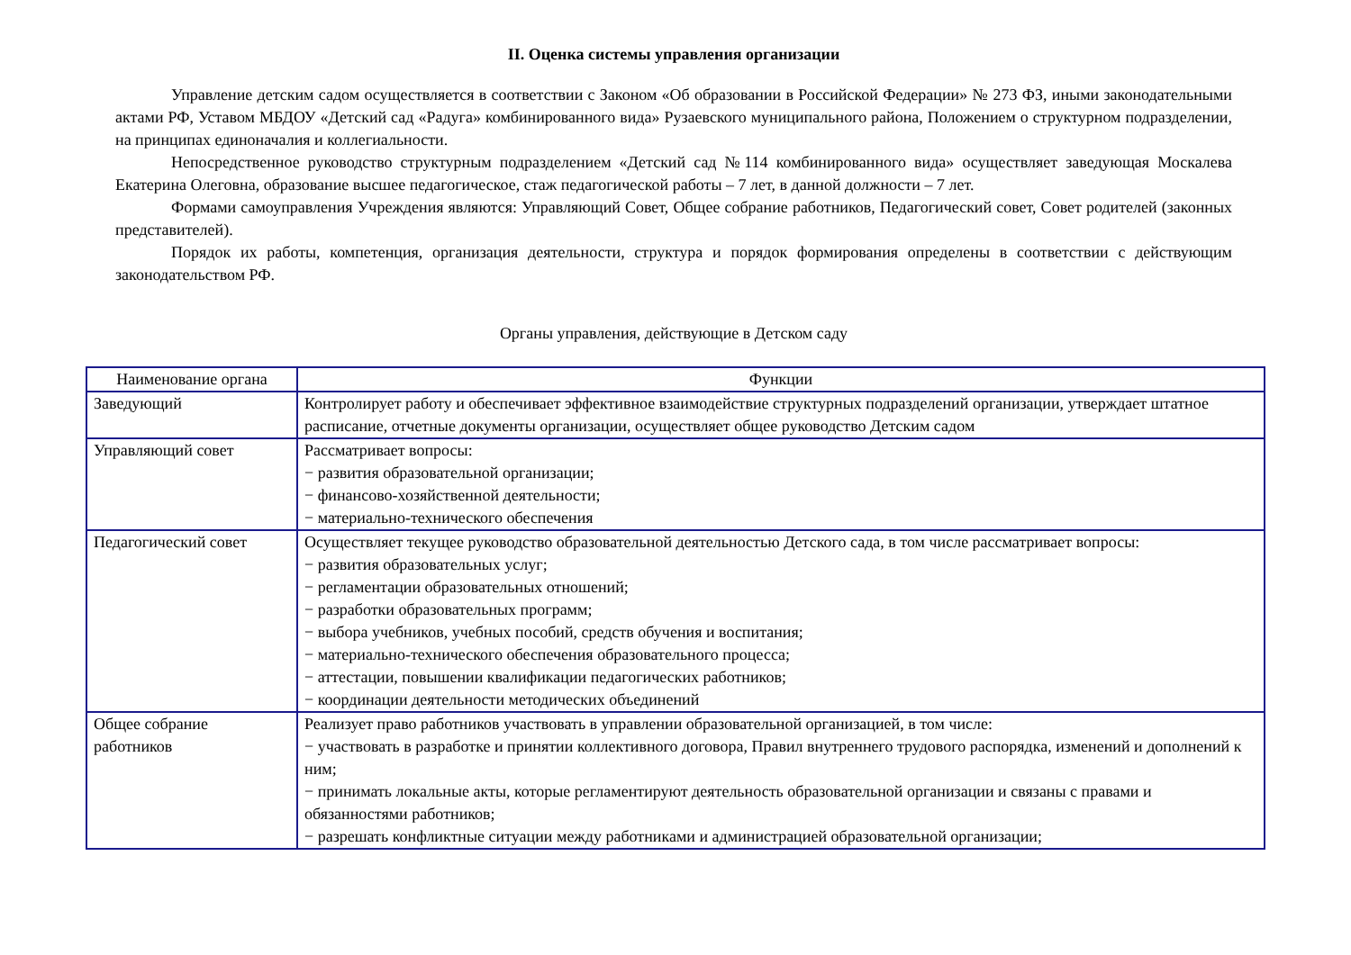II. Оценка системы управления организации
Управление детским садом осуществляется в соответствии с Законом «Об образовании в Российской Федерации» № 273 ФЗ, иными законодательными актами РФ, Уставом МБДОУ «Детский сад «Радуга» комбинированного вида» Рузаевского муниципального района, Положением о структурном подразделении, на принципах единоначалия и коллегиальности.
Непосредственное руководство структурным подразделением «Детский сад №114 комбинированного вида» осуществляет заведующая Москалева Екатерина Олеговна, образование высшее педагогическое, стаж педагогической работы – 7 лет, в данной должности – 7 лет.
Формами самоуправления Учреждения являются: Управляющий Совет, Общее собрание работников, Педагогический совет, Совет родителей (законных представителей).
Порядок их работы, компетенция, организация деятельности, структура и порядок формирования определены в соответствии с действующим законодательством РФ.
Органы управления, действующие в Детском саду
| Наименование органа | Функции |
| --- | --- |
| Заведующий | Контролирует работу и обеспечивает эффективное взаимодействие структурных подразделений организации, утверждает штатное расписание, отчетные документы организации, осуществляет общее руководство Детским садом |
| Управляющий совет | Рассматривает вопросы: − развития образовательной организации; − финансово-хозяйственной деятельности; − материально-технического обеспечения |
| Педагогический совет | Осуществляет текущее руководство образовательной деятельностью Детского сада, в том числе рассматривает вопросы: − развития образовательных услуг; − регламентации образовательных отношений; − разработки образовательных программ; − выбора учебников, учебных пособий, средств обучения и воспитания; − материально-технического обеспечения образовательного процесса; − аттестации, повышении квалификации педагогических работников; − координации деятельности методических объединений |
| Общее собрание работников | Реализует право работников участвовать в управлении образовательной организацией, в том числе: − участвовать в разработке и принятии коллективного договора, Правил внутреннего трудового распорядка, изменений и дополнений к ним; − принимать локальные акты, которые регламентируют деятельность образовательной организации и связаны с правами и обязанностями работников; − разрешать конфликтные ситуации между работниками и администрацией образовательной организации; |